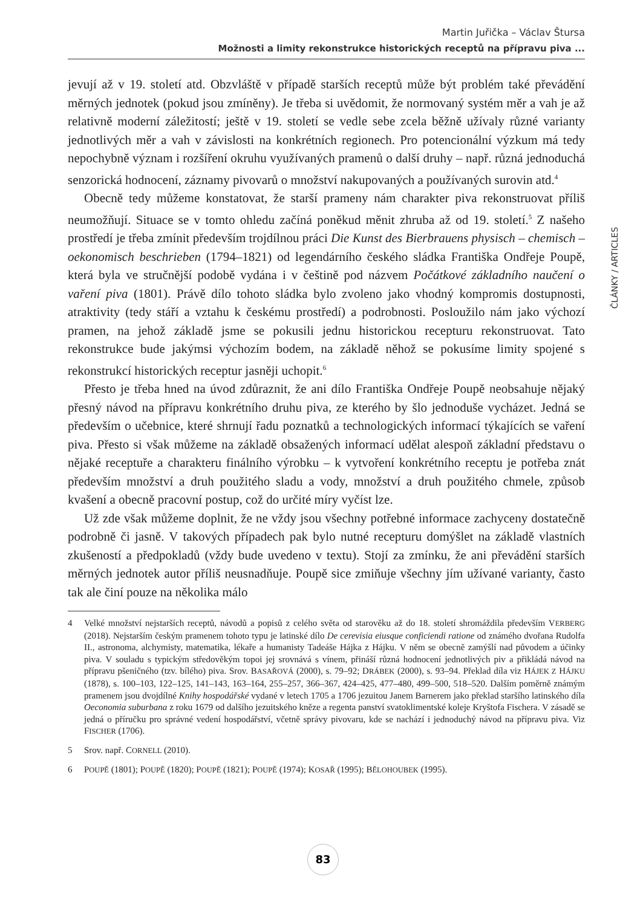Martin Juřička – Václav Štursa
Možnosti a limity rekonstrukce historických receptů na přípravu piva ...
ČLÁNKY / ARTICLES
jevují až v 19. století atd. Obzvláště v případě starších receptů může být problém také převádění měrných jednotek (pokud jsou zmíněny). Je třeba si uvědomit, že normovaný systém měr a vah je až relativně moderní záležitostí; ještě v 19. století se vedle sebe zcela běžně užívaly různé varianty jednotlivých měr a vah v závislosti na konkrétních regionech. Pro potencionální výzkum má tedy nepochybně význam i rozšíření okruhu využívaných pramenů o další druhy – např. různá jednoduchá senzorická hodnocení, záznamy pivovarů o množství nakupovaných a používaných surovin atd.<sup>4</sup>
Obecně tedy můžeme konstatovat, že starší prameny nám charakter piva rekonstruovat příliš neumožňují. Situace se v tomto ohledu začíná poněkud měnit zhruba až od 19. století.<sup>5</sup> Z našeho prostředí je třeba zmínit především trojdílnou práci Die Kunst des Bierbrauens physisch – chemisch – oekonomisch beschrieben (1794–1821) od legendárního českého sládka Františka Ondřeje Poupě, která byla ve stručnější podobě vydána i v češtině pod názvem Počátkové základního naučení o vaření piva (1801). Právě dílo tohoto sládka bylo zvoleno jako vhodný kompromis dostupnosti, atraktivity (tedy stáří a vztahu k českému prostředí) a podrobnosti. Posloužilo nám jako výchozí pramen, na jehož základě jsme se pokusili jednu historickou recepturu rekonstruovat. Tato rekonstrukce bude jakýmsi výchozím bodem, na základě něhož se pokusíme limity spojené s rekonstrukcí historických receptur jasněji uchopit.<sup>6</sup>
Přesto je třeba hned na úvod zdůraznit, že ani dílo Františka Ondřeje Poupě neobsahuje nějaký přesný návod na přípravu konkrétního druhu piva, ze kterého by šlo jednoduše vycházet. Jedná se především o učebnice, které shrnují řadu poznatků a technologických informací týkajících se vaření piva. Přesto si však můžeme na základě obsažených informací udělat alespoň základní představu o nějaké receptuře a charakteru finálního výrobku – k vytvoření konkrétního receptu je potřeba znát především množství a druh použitého sladu a vody, množství a druh použitého chmele, způsob kvašení a obecně pracovní postup, což do určité míry vyčíst lze.
Už zde však můžeme doplnit, že ne vždy jsou všechny potřebné informace zachyceny dostatečně podrobně či jasně. V takových případech pak bylo nutné recepturu domýšlet na základě vlastních zkušeností a předpokladů (vždy bude uvedeno v textu). Stojí za zmínku, že ani převádění starších měrných jednotek autor příliš neusnadňuje. Poupě sice zmiňuje všechny jím užívané varianty, často tak ale činí pouze na několika málo
4 Velké množství nejstarších receptů, návodů a popisů z celého světa od starověku až do 18. století shromáždila především VERBERG (2018). Nejstarším českým pramenem tohoto typu je latinské dílo De cerevisia eiusque conficiendi ratione od známého dvořana Rudolfa II., astronoma, alchymisty, matematika, lékaře a humanisty Tadeáše Hájka z Hájku. V něm se obecně zamýšlí nad původem a účinky piva. V souladu s typickým středověkým topoi jej srovnává s vínem, přináší různá hodnocení jednotlivých piv a přikládá návod na přípravu pšeničného (tzv. bílého) piva. Srov. BASAŘOVÁ (2000), s. 79–92; DRÁBEK (2000), s. 93–94. Překlad díla viz HÁJEK Z HÁJKU (1878), s. 100–103, 122–125, 141–143, 163–164, 255–257, 366–367, 424–425, 477–480, 499–500, 518–520. Dalším poměrně známým pramenem jsou dvojdílné Knihy hospodářské vydané v letech 1705 a 1706 jezuitou Janem Barnerem jako překlad staršího latinského díla Oeconomia suburbana z roku 1679 od dalšího jezuitského kněze a regenta panství svatoklimentské koleje Kryštofa Fischera. V zásadě se jedná o příručku pro správné vedení hospodářství, včetně správy pivovaru, kde se nachází i jednoduchý návod na přípravu piva. Viz FISCHER (1706).
5 Srov. např. CORNELL (2010).
6 POUPĚ (1801); POUPĚ (1820); POUPĚ (1821); POUPĚ (1974); KOSAŘ (1995); BĚLOHOUBEK (1995).
83